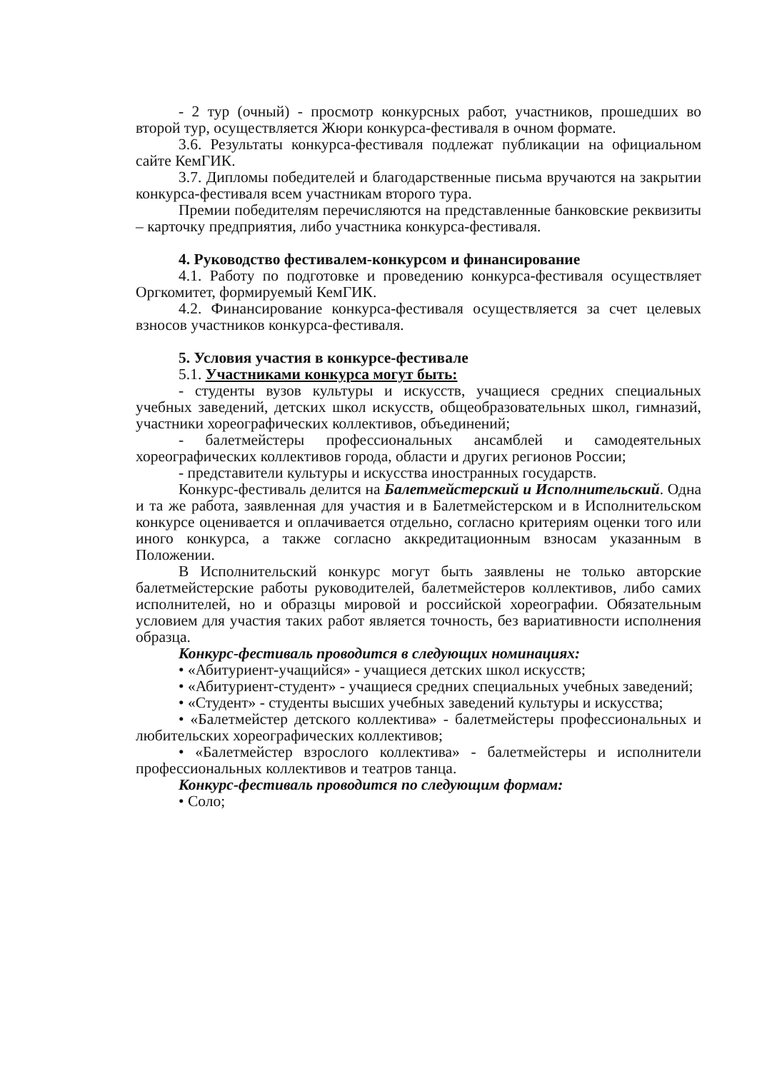- 2 тур (очный) - просмотр конкурсных работ, участников, прошедших во второй тур, осуществляется Жюри конкурса-фестиваля в очном формате.
3.6. Результаты конкурса-фестиваля подлежат публикации на официальном сайте КемГИК.
3.7. Дипломы победителей и благодарственные письма вручаются на закрытии конкурса-фестиваля всем участникам второго тура.
Премии победителям перечисляются на представленные банковские реквизиты – карточку предприятия, либо участника конкурса-фестиваля.
4. Руководство фестивалем-конкурсом и финансирование
4.1. Работу по подготовке и проведению конкурса-фестиваля осуществляет Оргкомитет, формируемый КемГИК.
4.2. Финансирование конкурса-фестиваля осуществляется за счет целевых взносов участников конкурса-фестиваля.
5. Условия участия в конкурсе-фестивале
5.1. Участниками конкурса могут быть:
- студенты вузов культуры и искусств, учащиеся средних специальных учебных заведений, детских школ искусств, общеобразовательных школ, гимназий, участники хореографических коллективов, объединений;
- балетмейстеры профессиональных ансамблей и самодеятельных хореографических коллективов города, области и других регионов России;
- представители культуры и искусства иностранных государств.
Конкурс-фестиваль делится на Балетмейстерский и Исполнительский. Одна и та же работа, заявленная для участия и в Балетмейстерском и в Исполнительском конкурсе оценивается и оплачивается отдельно, согласно критериям оценки того или иного конкурса, а также согласно аккредитационным взносам указанным в Положении.
В Исполнительский конкурс могут быть заявлены не только авторские балетмейстерские работы руководителей, балетмейстеров коллективов, либо самих исполнителей, но и образцы мировой и российской хореографии. Обязательным условием для участия таких работ является точность, без вариативности исполнения образца.
Конкурс-фестиваль проводится в следующих номинациях:
• «Абитуриент-учащийся» - учащиеся детских школ искусств;
• «Абитуриент-студент» - учащиеся средних специальных учебных заведений;
• «Студент» - студенты высших учебных заведений культуры и искусства;
• «Балетмейстер детского коллектива» - балетмейстеры профессиональных и любительских хореографических коллективов;
• «Балетмейстер взрослого коллектива» - балетмейстеры и исполнители профессиональных коллективов и театров танца.
Конкурс-фестиваль проводится по следующим формам:
• Соло;